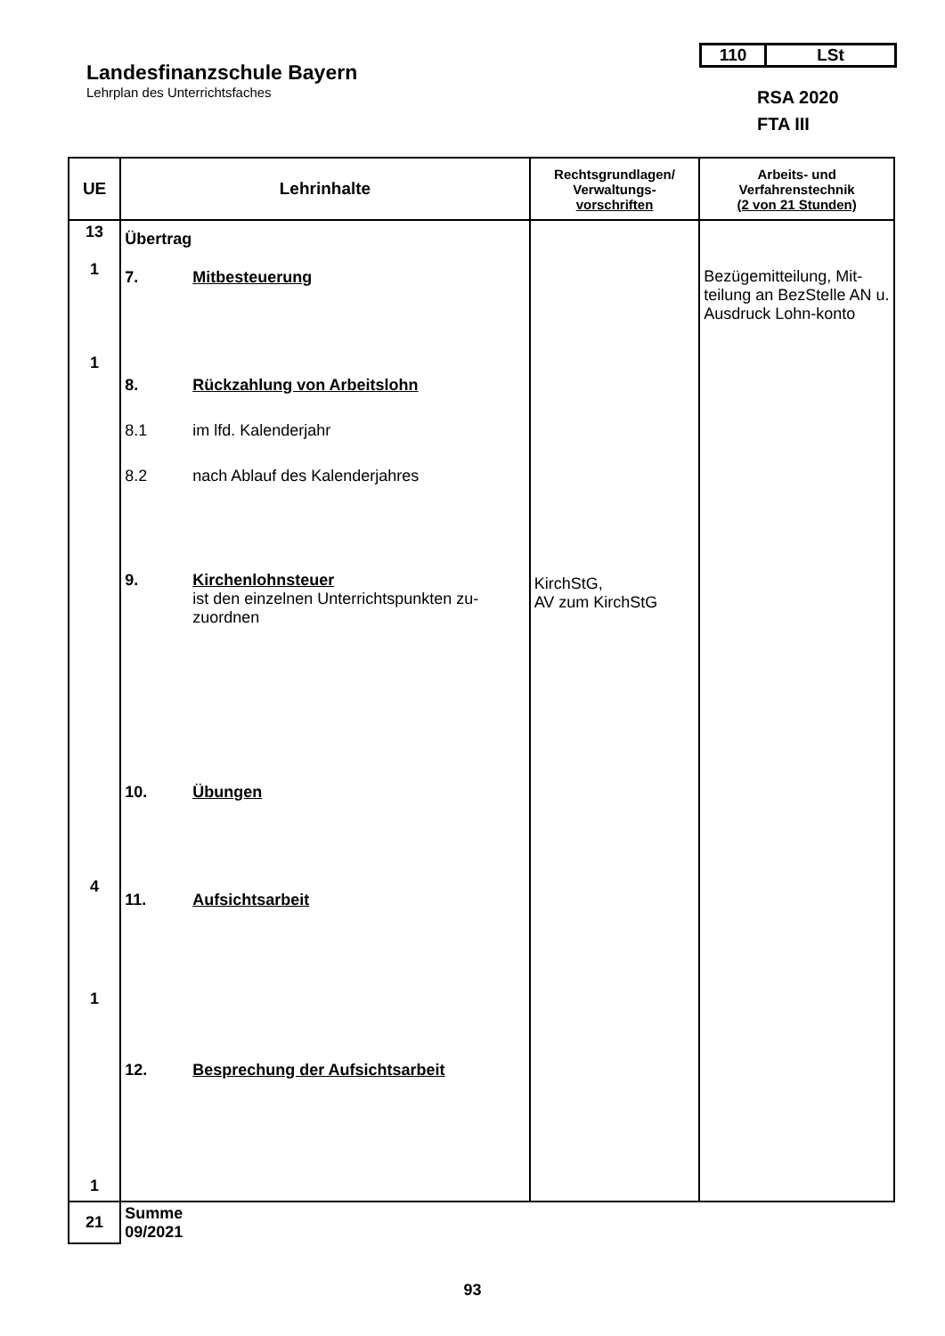Landesfinanzschule Bayern
Lehrplan des Unterrichtsfaches
110 LSt
RSA 2020
FTA III
| UE | Lehrinhalte | Rechtsgrundlagen/ Verwaltungs- vorschriften | Arbeits- und Verfahrenstechnik (2 von 21 Stunden) |
| --- | --- | --- | --- |
| 13 1 1 4 1 1 | Übertrag 7. Mitbesteuerung 8. Rückzahlung von Arbeitslohn 8.1 im lfd. Kalenderjahr 8.2 nach Ablauf des Kalenderjahres 9. Kirchenlohnsteuer ist den einzelnen Unterrichtspunkten zu-zuordnen 10. Übungen 11. Aufsichtsarbeit 12. Besprechung der Aufsichtsarbeit | KirchStG, AV zum KirchStG | Bezügemitteilung, Mit-teilung an BezStelle AN u. Ausdruck Lohn-konto |
| 21 | Summe 09/2021 | | |
93